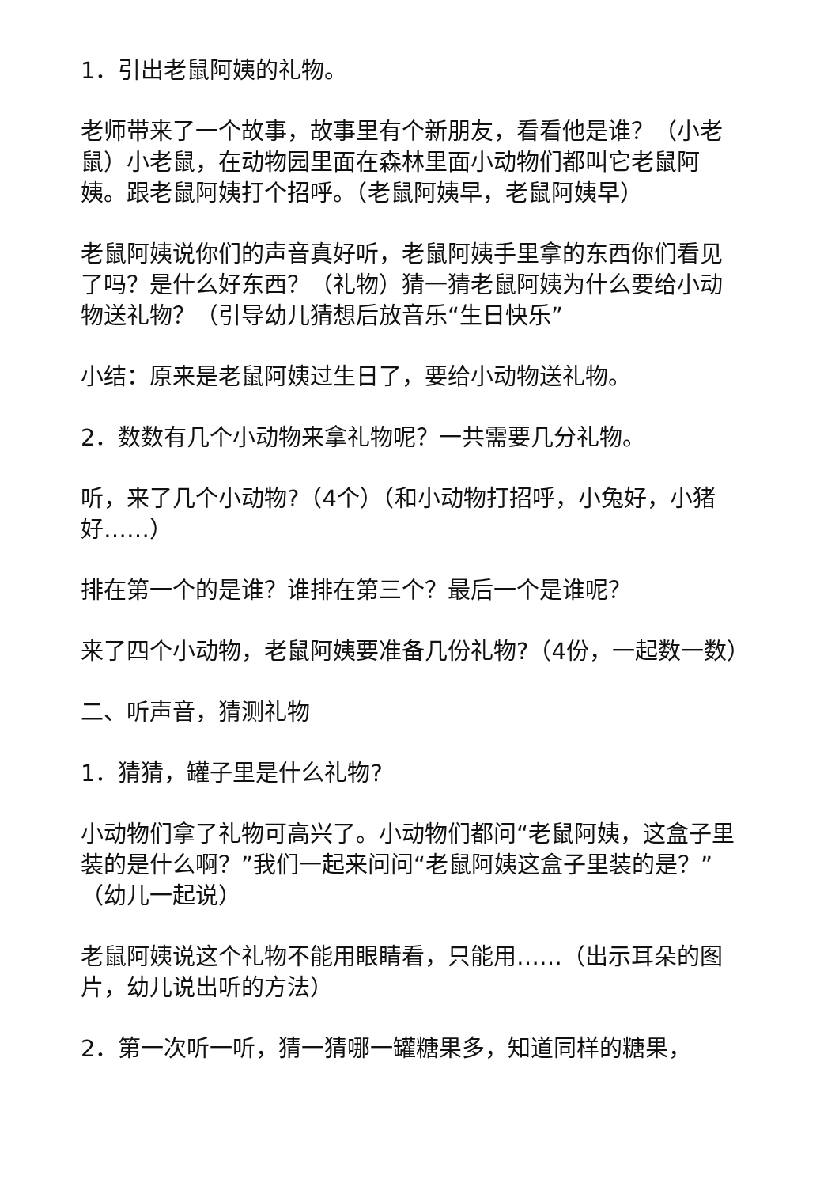1．引出老鼠阿姨的礼物。
老师带来了一个故事，故事里有个新朋友，看看他是谁？（小老鼠）小老鼠，在动物园里面在森林里面小动物们都叫它老鼠阿姨。跟老鼠阿姨打个招呼。（老鼠阿姨早，老鼠阿姨早）
老鼠阿姨说你们的声音真好听，老鼠阿姨手里拿的东西你们看见了吗？是什么好东西？（礼物）猜一猜老鼠阿姨为什么要给小动物送礼物？（引导幼儿猜想后放音乐“生日快乐”
小结：原来是老鼠阿姨过生日了，要给小动物送礼物。
2．数数有几个小动物来拿礼物呢？一共需要几分礼物。
听，来了几个小动物?（4个）（和小动物打招呼，小兔好，小猪好……）
排在第一个的是谁？谁排在第三个？最后一个是谁呢？
来了四个小动物，老鼠阿姨要准备几份礼物?（4份，一起数一数）
二、听声音，猜测礼物
1．猜猜，罐子里是什么礼物?
小动物们拿了礼物可高兴了。小动物们都问“老鼠阿姨，这盒子里装的是什么啊？”我们一起来问问“老鼠阿姨这盒子里装的是？”（幼儿一起说）
老鼠阿姨说这个礼物不能用眼睛看，只能用……（出示耳朵的图片，幼儿说出听的方法）
2．第一次听一听，猜一猜哪一罐糖果多，知道同样的糖果，